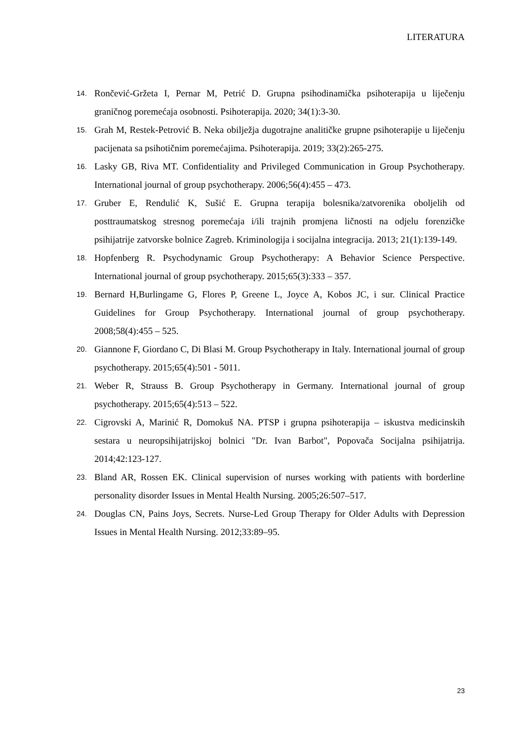LITERATURA
14. Rončević-Gržeta I, Pernar M, Petrić D. Grupna psihodinamička psihoterapija u liječenju graničnog poremećaja osobnosti. Psihoterapija. 2020; 34(1):3-30.
15. Grah M, Restek-Petrović B. Neka obilježja dugotrajne analitičke grupne psihoterapije u liječenju pacijenata sa psihotičnim poremećajima. Psihoterapija. 2019; 33(2):265-275.
16. Lasky GB, Riva MT. Confidentiality and Privileged Communication in Group Psychotherapy. International journal of group psychotherapy. 2006;56(4):455 – 473.
17. Gruber E, Rendulić K, Sušić E. Grupna terapija bolesnika/zatvorenika oboljelih od posttraumatskog stresnog poremećaja i/ili trajnih promjena ličnosti na odjelu forenzičke psihijatrije zatvorske bolnice Zagreb. Kriminologija i socijalna integracija. 2013; 21(1):139-149.
18. Hopfenberg R. Psychodynamic Group Psychotherapy: A Behavior Science Perspective. International journal of group psychotherapy. 2015;65(3):333 – 357.
19. Bernard H,Burlingame G, Flores P, Greene L, Joyce A, Kobos JC, i sur. Clinical Practice Guidelines for Group Psychotherapy. International journal of group psychotherapy. 2008;58(4):455 – 525.
20. Giannone F, Giordano C, Di Blasi M. Group Psychotherapy in Italy. International journal of group psychotherapy. 2015;65(4):501 - 5011.
21. Weber R, Strauss B. Group Psychotherapy in Germany. International journal of group psychotherapy. 2015;65(4):513 – 522.
22. Cigrovski A, Marinić R, Domokuš NA. PTSP i grupna psihoterapija – iskustva medicinskih sestara u neuropsihijatrijskoj bolnici "Dr. Ivan Barbot", Popovača Socijalna psihijatrija. 2014;42:123-127.
23. Bland AR, Rossen EK. Clinical supervision of nurses working with patients with borderline personality disorder Issues in Mental Health Nursing. 2005;26:507–517.
24. Douglas CN, Pains Joys, Secrets. Nurse-Led Group Therapy for Older Adults with Depression Issues in Mental Health Nursing. 2012;33:89–95.
23